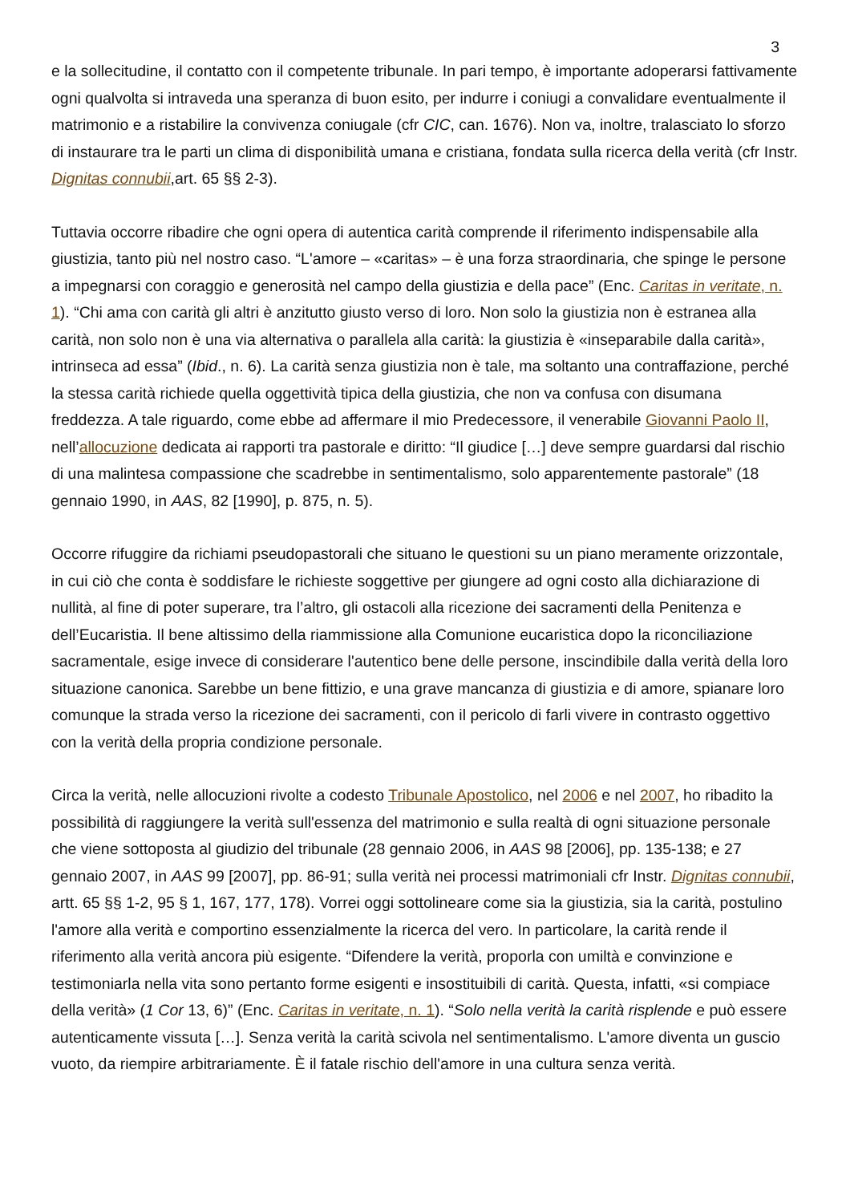3
e la sollecitudine, il contatto con il competente tribunale. In pari tempo, è importante adoperarsi fattivamente ogni qualvolta si intraveda una speranza di buon esito, per indurre i coniugi a convalidare eventualmente il matrimonio e a ristabilire la convivenza coniugale (cfr CIC, can. 1676). Non va, inoltre, tralasciato lo sforzo di instaurare tra le parti un clima di disponibilità umana e cristiana, fondata sulla ricerca della verità (cfr Instr. Dignitas connubii,art. 65 §§ 2-3).
Tuttavia occorre ribadire che ogni opera di autentica carità comprende il riferimento indispensabile alla giustizia, tanto più nel nostro caso. “L'amore – «caritas» – è una forza straordinaria, che spinge le persone a impegnarsi con coraggio e generosità nel campo della giustizia e della pace” (Enc. Caritas in veritate, n. 1). “Chi ama con carità gli altri è anzitutto giusto verso di loro. Non solo la giustizia non è estranea alla carità, non solo non è una via alternativa o parallela alla carità: la giustizia è «inseparabile dalla carità», intrinseca ad essa” (Ibid., n. 6). La carità senza giustizia non è tale, ma soltanto una contraffazione, perché la stessa carità richiede quella oggettività tipica della giustizia, che non va confusa con disumana freddezza. A tale riguardo, come ebbe ad affermare il mio Predecessore, il venerabile Giovanni Paolo II, nell’allocuzione dedicata ai rapporti tra pastorale e diritto: “Il giudice […] deve sempre guardarsi dal rischio di una malintesa compassione che scadrebbe in sentimentalismo, solo apparentemente pastorale” (18 gennaio 1990, in AAS, 82 [1990], p. 875, n. 5).
Occorre rifuggire da richiami pseudopastorali che situano le questioni su un piano meramente orizzontale, in cui ciò che conta è soddisfare le richieste soggettive per giungere ad ogni costo alla dichiarazione di nullità, al fine di poter superare, tra l’altro, gli ostacoli alla ricezione dei sacramenti della Penitenza e dell’Eucaristia. Il bene altissimo della riammissione alla Comunione eucaristica dopo la riconciliazione sacramentale, esige invece di considerare l'autentico bene delle persone, inscindibile dalla verità della loro situazione canonica. Sarebbe un bene fittizio, e una grave mancanza di giustizia e di amore, spianare loro comunque la strada verso la ricezione dei sacramenti, con il pericolo di farli vivere in contrasto oggettivo con la verità della propria condizione personale.
Circa la verità, nelle allocuzioni rivolte a codesto Tribunale Apostolico, nel 2006 e nel 2007, ho ribadito la possibilità di raggiungere la verità sull'essenza del matrimonio e sulla realtà di ogni situazione personale che viene sottoposta al giudizio del tribunale (28 gennaio 2006, in AAS 98 [2006], pp. 135-138; e 27 gennaio 2007, in AAS 99 [2007], pp. 86-91; sulla verità nei processi matrimoniali cfr Instr. Dignitas connubii, artt. 65 §§ 1-2, 95 § 1, 167, 177, 178). Vorrei oggi sottolineare come sia la giustizia, sia la carità, postulino l'amore alla verità e comportino essenzialmente la ricerca del vero. In particolare, la carità rende il riferimento alla verità ancora più esigente. “Difendere la verità, proporla con umiltà e convinzione e testimoniarla nella vita sono pertanto forme esigenti e insostituibili di carità. Questa, infatti, «si compiace della verità» (1 Cor 13, 6)” (Enc. Caritas in veritate, n. 1). “Solo nella verità la carità risplende e può essere autenticamente vissuta […]. Senza verità la carità scivola nel sentimentalismo. L'amore diventa un guscio vuoto, da riempire arbitrariamente. È il fatale rischio dell'amore in una cultura senza verità.